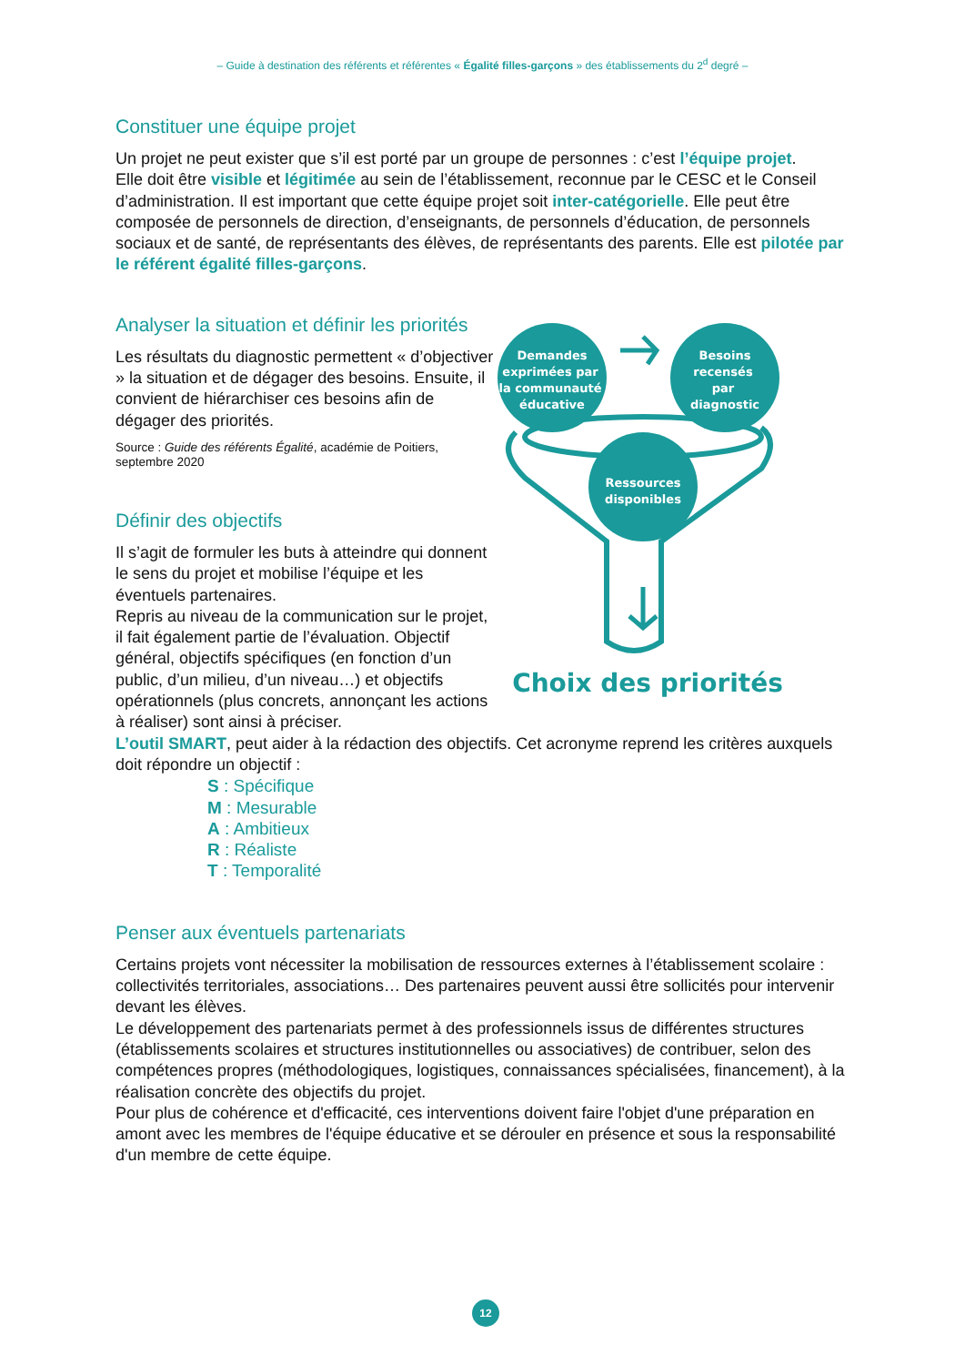– Guide à destination des référents et référentes « Égalité filles-garçons » des établissements du 2<sup>d</sup> degré –
Constituer une équipe projet
Un projet ne peut exister que s’il est porté par un groupe de personnes : c’est l’équipe projet.
Elle doit être visible et légitimée au sein de l’établissement, reconnue par le CESC et le Conseil d’administration. Il est important que cette équipe projet soit inter-catégorielle. Elle peut être composée de personnels de direction, d’enseignants, de personnels d’éducation, de personnels sociaux et de santé, de représentants des élèves, de représentants des parents. Elle est pilotée par le référent égalité filles-garçons.
Analyser la situation et définir les priorités
Les résultats du diagnostic permettent « d’objectiver » la situation et de dégager des besoins. Ensuite, il convient de hiérarchiser ces besoins afin de dégager des priorités.
Source : Guide des référents Égalité, académie de Poitiers, septembre 2020
Définir des objectifs
Il s’agit de formuler les buts à atteindre qui donnent le sens du projet et mobilise l’équipe et les éventuels partenaires.
Repris au niveau de la communication sur le projet, il fait également partie de l’évaluation. Objectif général, objectifs spécifiques (en fonction d’un public, d’un milieu, d’un niveau…) et objectifs opérationnels (plus concrets, annonçant les actions à réaliser) sont ainsi à préciser.
Demandes
exprimées par
la communauté
éducative
Besoins
recensés
par
diagnostic
Ressources
disponibles
Choix des priorités
L’outil SMART, peut aider à la rédaction des objectifs. Cet acronyme reprend les critères auxquels doit répondre un objectif :
S : Spécifique
M : Mesurable
A : Ambitieux
R : Réaliste
T : Temporalité
Penser aux éventuels partenariats
Certains projets vont nécessiter la mobilisation de ressources externes à l’établissement scolaire : collectivités territoriales, associations… Des partenaires peuvent aussi être sollicités pour intervenir devant les élèves.
Le développement des partenariats permet à des professionnels issus de différentes structures (établissements scolaires et structures institutionnelles ou associatives) de contribuer, selon des compétences propres (méthodologiques, logistiques, connaissances spécialisées, financement), à la réalisation concrète des objectifs du projet.
Pour plus de cohérence et d'efficacité, ces interventions doivent faire l'objet d'une préparation en amont avec les membres de l'équipe éducative et se dérouler en présence et sous la responsabilité d'un membre de cette équipe.
12